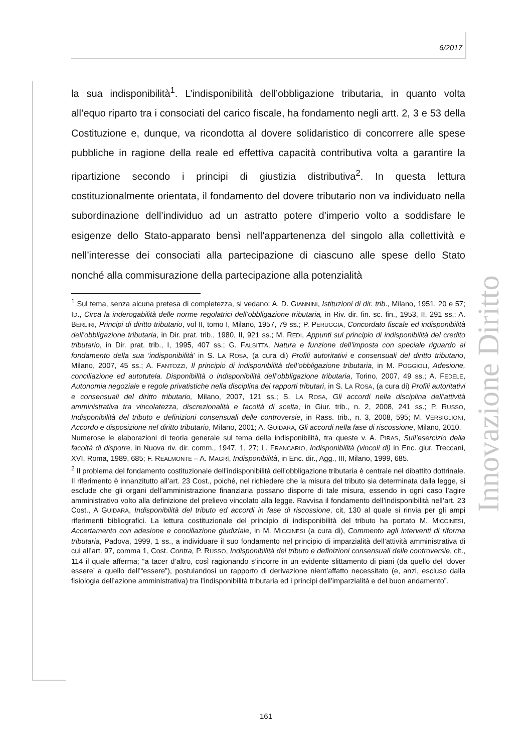6/2017
Innovazione Diritto
la sua indisponibilità<sup>1</sup>. L’indisponibilità dell’obbligazione tributaria, in quanto volta all’equo riparto tra i consociati del carico fiscale, ha fondamento negli artt. 2, 3 e 53 della Costituzione e, dunque, va ricondotta al dovere solidaristico di concorrere alle spese pubbliche in ragione della reale ed effettiva capacità contributiva volta a garantire la ripartizione secondo i principi di giustizia distributiva<sup>2</sup>. In questa lettura costituzionalmente orientata, il fondamento del dovere tributario non va individuato nella subordinazione dell’individuo ad un astratto potere d’imperio volto a soddisfare le esigenze dello Stato-apparato bensì nell’appartenenza del singolo alla collettività e nell’interesse dei consociati alla partecipazione di ciascuno alle spese dello Stato nonché alla commisurazione della partecipazione alla potenzialità
<sup>1</sup> Sul tema, senza alcuna pretesa di completezza, si vedano: A. D. GIANNINI, Istituzioni di dir. trib., Milano, 1951, 20 e 57; ID., Circa la inderogabilità delle norme regolatrici dell’obbligazione tributaria, in Riv. dir. fin. sc. fin., 1953, II, 291 ss.; A. BERLIRI, Principi di diritto tributario, vol II, tomo I, Milano, 1957, 79 ss.; P. PERUGGIA, Concordato fiscale ed indisponibilità dell’obbligazione tributaria, in Dir. prat. trib., 1980, II, 921 ss.; M. REDI, Appunti sul principio di indisponibilità del credito tributario, in Dir. prat. trib., I, 1995, 407 ss.; G. FALSITTA, Natura e funzione dell’imposta con speciale riguardo al fondamento della sua ‘indisponibilità’ in S. LA ROSA, (a cura di) Profili autoritativi e consensuali del diritto tributario, Milano, 2007, 45 ss.; A. FANTOZZI, Il principio di indisponibilità dell’obbligazione tributaria, in M. POGGIOLI, Adesione, conciliazione ed autotutela. Disponibilità o indisponibilità dell’obbligazione tributaria, Torino, 2007, 49 ss.; A. FEDELE, Autonomia negoziale e regole privatistiche nella disciplina dei rapporti tributari, in S. LA ROSA, (a cura di) Profili autoritativi e consensuali del diritto tributario, Milano, 2007, 121 ss.; S. LA ROSA, Gli accordi nella disciplina dell’attività amministrativa tra vincolatezza, discrezionalità e facoltà di scelta, in Giur. trib., n. 2, 2008, 241 ss.; P. RUSSO, Indisponibilità del tributo e definizioni consensuali delle controversie, in Rass. trib., n. 3, 2008, 595; M. VERSIGLIONI, Accordo e disposizione nel diritto tributario, Milano, 2001; A. GUIDARA, Gli accordi nella fase di riscossione, Milano, 2010.
Numerose le elaborazioni di teoria generale sul tema della indisponibilità, tra queste v. A. PIRAS, Sull’esercizio della facoltà di disporre, in Nuova riv. dir. comm., 1947, 1, 27; L. FRANCARIO, Indisponibilità (vincoli di) in Enc. giur. Treccani, XVI, Roma, 1989, 685; F. REALMONTE – A. MAGRÌ, Indisponibilità, in Enc. dir., Agg., III, Milano, 1999, 685.
<sup>2</sup> Il problema del fondamento costituzionale dell’indisponibilità dell’obbligazione tributaria è centrale nel dibattito dottrinale. Il riferimento è innanzitutto all’art. 23 Cost., poiché, nel richiedere che la misura del tributo sia determinata dalla legge, si esclude che gli organi dell’amministrazione finanziaria possano disporre di tale misura, essendo in ogni caso l’agire amministrativo volto alla definizione del prelievo vincolato alla legge. Ravvisa il fondamento dell’indisponibilità nell’art. 23 Cost., A GUIDARA, Indisponibilità del tributo ed accordi in fase di riscossione, cit, 130 al quale si rinvia per gli ampi riferimenti bibliografici. La lettura costituzionale del principio di indisponibilità del tributo ha portato M. MICCINESI, Accertamento con adesione e conciliazione giudiziale, in M. MICCINESI (a cura di), Commento agli interventi di riforma tributaria, Padova, 1999, 1 ss., a individuare il suo fondamento nel principio di imparzialità dell’attività amministrativa di cui all’art. 97, comma 1, Cost. Contra, P. RUSSO, Indisponibilità del tributo e definizioni consensuali delle controversie, cit., 114 il quale afferma; “a tacer d’altro, così ragionando s’incorre in un evidente slittamento di piani (da quello del ‘dover essere’ a quello dell’“essere”), postulandosi un rapporto di derivazione nient’affatto necessitato (e, anzi, escluso dalla fisiologia dell’azione amministrativa) tra l’indisponibilità tributaria ed i principi dell’imparzialità e del buon andamento”.
161